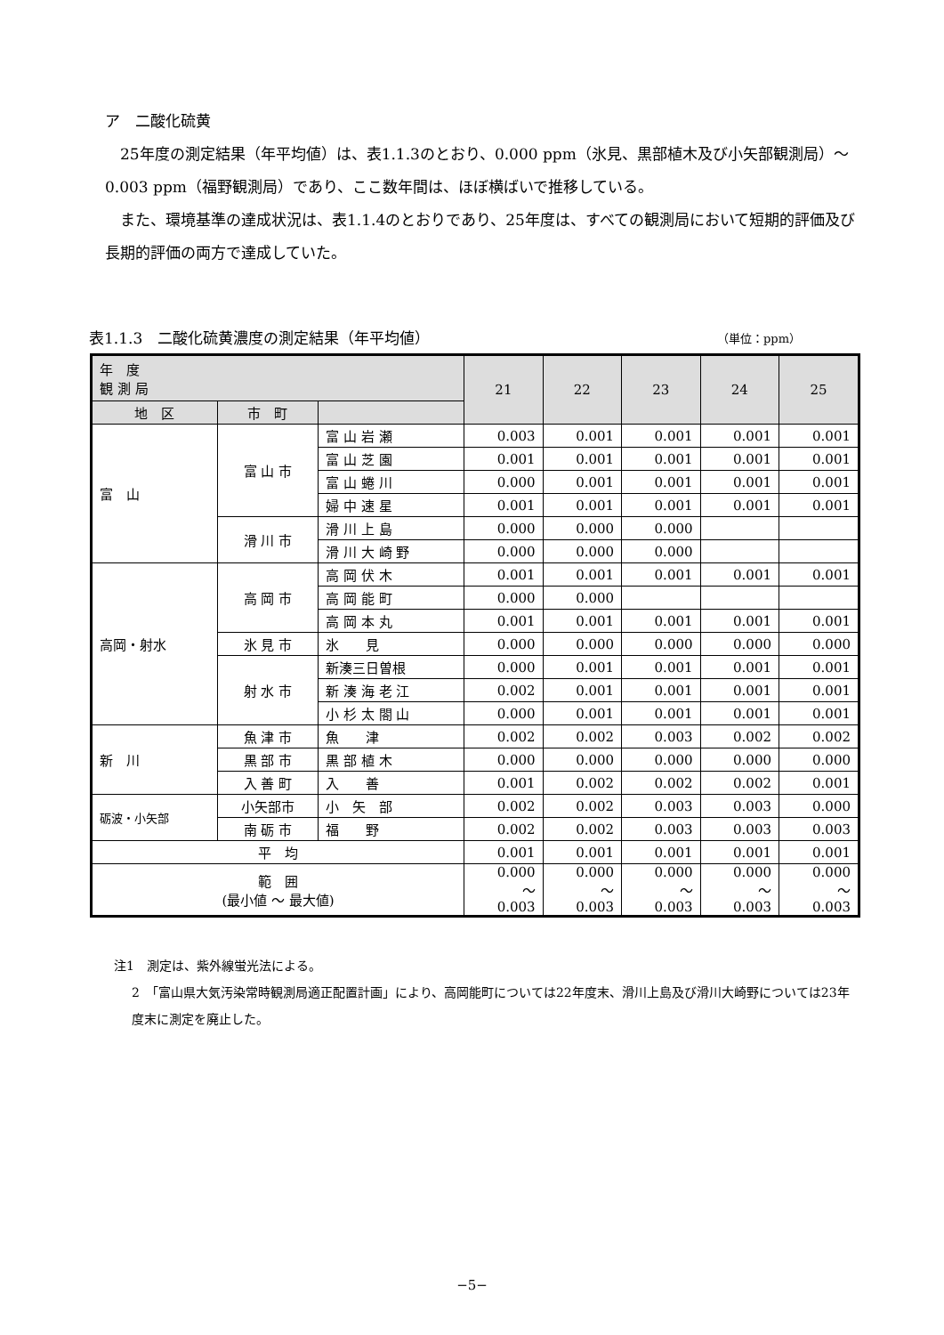ア　二酸化硫黄
　25年度の測定結果（年平均値）は、表1.1.3のとおり、0.000 ppm（氷見、黒部植木及び小矢部観測局）～0.003 ppm（福野観測局）であり、ここ数年間は、ほぼ横ばいで推移している。
　また、環境基準の達成状況は、表1.1.4のとおりであり、25年度は、すべての観測局において短期的評価及び長期的評価の両方で達成していた。
表1.1.3　二酸化硫黄濃度の測定結果（年平均値） （単位：ppm）
| 年 度 観 測 局 | | | 21 | 22 | 23 | 24 | 25 |
| --- | --- | --- | --- | --- | --- | --- | --- |
| 地 区 | 市 町 | | | | | | |
| 富 山 | 富 山 市 | 富 山 岩 瀬 | 0.003 | 0.001 | 0.001 | 0.001 | 0.001 |
| | | 富 山 芝 園 | 0.001 | 0.001 | 0.001 | 0.001 | 0.001 |
| | | 富 山 蜷 川 | 0.000 | 0.001 | 0.001 | 0.001 | 0.001 |
| | | 婦 中 速 星 | 0.001 | 0.001 | 0.001 | 0.001 | 0.001 |
| | 滑 川 市 | 滑 川 上 島 | 0.000 | 0.000 | 0.000 | | |
| | | 滑 川 大 崎 野 | 0.000 | 0.000 | 0.000 | | |
| 高岡・射水 | 高 岡 市 | 高 岡 伏 木 | 0.001 | 0.001 | 0.001 | 0.001 | 0.001 |
| | | 高 岡 能 町 | 0.000 | 0.000 | | | |
| | | 高 岡 本 丸 | 0.001 | 0.001 | 0.001 | 0.001 | 0.001 |
| | 氷 見 市 | 氷 見 | 0.000 | 0.000 | 0.000 | 0.000 | 0.000 |
| | 射 水 市 | 新湊三日曽根 | 0.000 | 0.001 | 0.001 | 0.001 | 0.001 |
| | | 新 湊 海 老 江 | 0.002 | 0.001 | 0.001 | 0.001 | 0.001 |
| | | 小 杉 太 閤 山 | 0.000 | 0.001 | 0.001 | 0.001 | 0.001 |
| 新 川 | 魚 津 市 | 魚 津 | 0.002 | 0.002 | 0.003 | 0.002 | 0.002 |
| | 黒 部 市 | 黒 部 植 木 | 0.000 | 0.000 | 0.000 | 0.000 | 0.000 |
| | 入 善 町 | 入 善 | 0.001 | 0.002 | 0.002 | 0.002 | 0.001 |
| 砺波・小矢部 | 小矢部市 | 小 矢 部 | 0.002 | 0.002 | 0.003 | 0.003 | 0.000 |
| | 南 砺 市 | 福 野 | 0.002 | 0.002 | 0.003 | 0.003 | 0.003 |
| 平 均 | | | 0.001 | 0.001 | 0.001 | 0.001 | 0.001 |
| 範 囲 (最小値 ～ 最大値) | | | 0.000 ～ 0.003 | 0.000 ～ 0.003 | 0.000 ～ 0.003 | 0.000 ～ 0.003 | 0.000 ～ 0.003 |
注1　測定は、紫外線蛍光法による。
2　「富山県大気汚染常時観測局適正配置計画」により、高岡能町については22年度末、滑川上島及び滑川大崎野については23年度末に測定を廃止した。
−5−